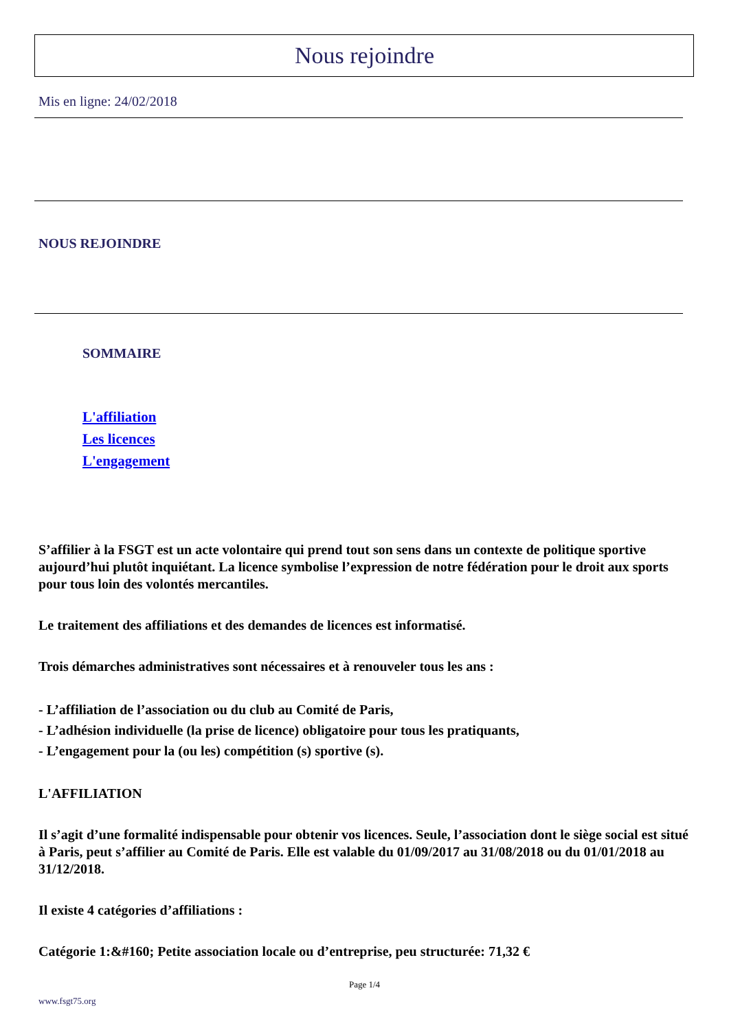Nous rejoindre
Mis en ligne: 24/02/2018
NOUS REJOINDRE
SOMMAIRE
L'affiliation
Les licences
L'engagement
S’affilier à la FSGT est un acte volontaire qui prend tout son sens dans un contexte de politique sportive aujourd’hui plutôt inquiétant. La licence symbolise l’expression de notre fédération pour le droit aux sports pour tous loin des volontés mercantiles.
Le traitement des affiliations et des demandes de licences est informatisé.
Trois démarches administratives sont nécessaires et à renouveler tous les ans :
- L’affiliation de l’association ou du club au Comité de Paris,
- L’adhésion individuelle (la prise de licence) obligatoire pour tous les pratiquants,
- L’engagement pour la (ou les) compétition (s) sportive (s).
L'AFFILIATION
Il s’agit d’une formalité indispensable pour obtenir vos licences. Seule, l’association dont le siège social est situé à Paris, peut s’affilier au Comité de Paris. Elle est valable du 01/09/2017 au 31/08/2018 ou du 01/01/2018 au 31/12/2018.
Il existe 4 catégories d’affiliations :
Catégorie 1:&#160; Petite association locale ou d’entreprise, peu structurée: 71,32 €
Page 1/4
www.fsgt75.org